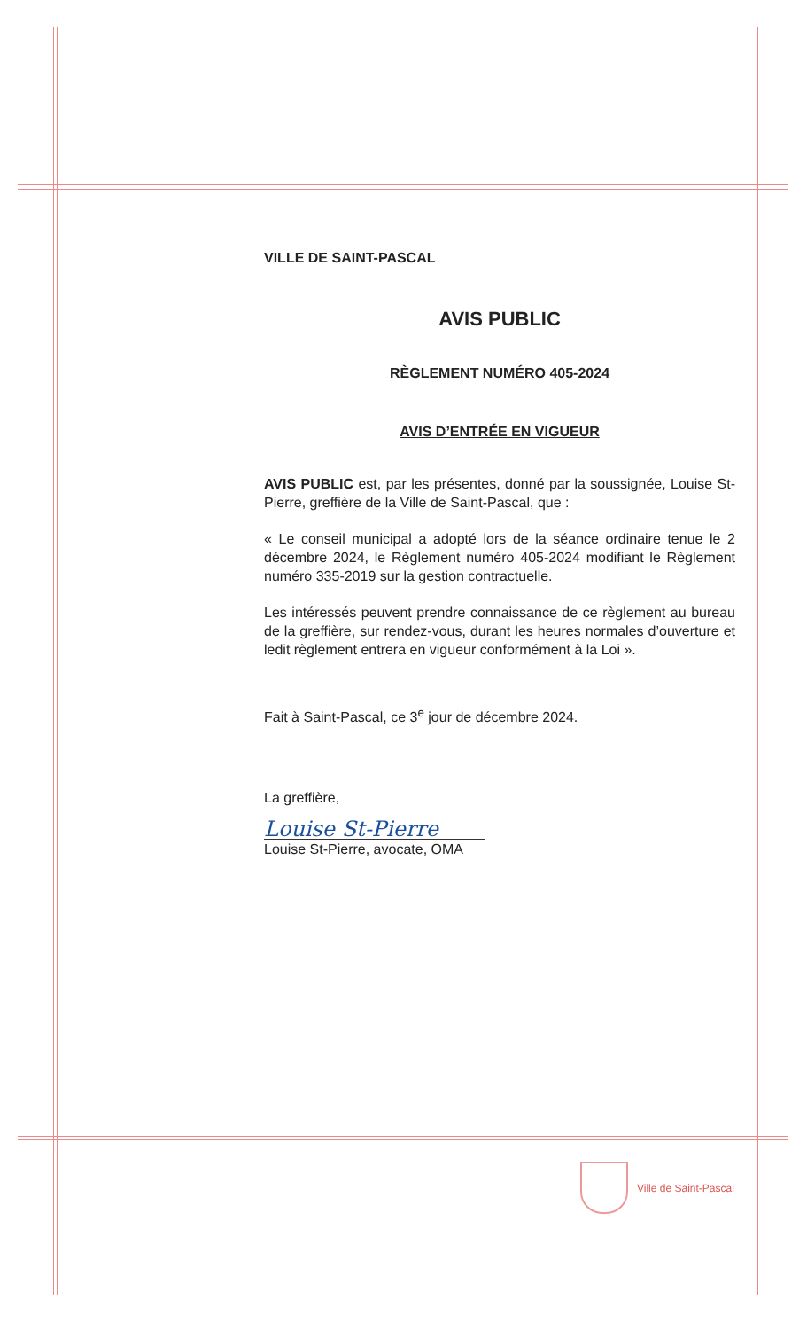VILLE DE SAINT-PASCAL
AVIS PUBLIC
RÈGLEMENT NUMÉRO 405-2024
AVIS D’ENTRÉE EN VIGUEUR
AVIS PUBLIC est, par les présentes, donné par la soussignée, Louise St-Pierre, greffière de la Ville de Saint-Pascal, que :
« Le conseil municipal a adopté lors de la séance ordinaire tenue le 2 décembre 2024, le Règlement numéro 405-2024 modifiant le Règlement numéro 335-2019 sur la gestion contractuelle.
Les intéressés peuvent prendre connaissance de ce règlement au bureau de la greffière, sur rendez-vous, durant les heures normales d’ouverture et ledit règlement entrera en vigueur conformément à la Loi ».
Fait à Saint-Pascal, ce 3<sup>e</sup> jour de décembre 2024.
La greffière,
Louise St-Pierre
Louise St-Pierre, avocate, OMA
Ville de Saint-Pascal